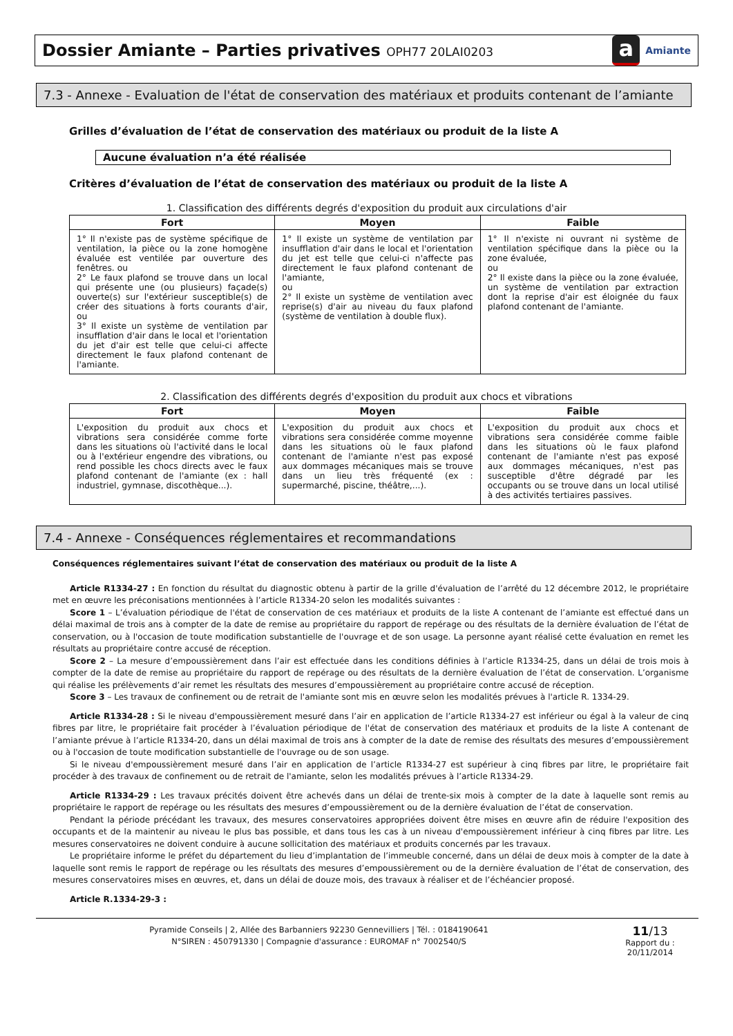Dossier Amiante – Parties privatives OPH77 20LAI0203
a Amiante
7.3 - Annexe - Evaluation de l'état de conservation des matériaux et produits contenant de l’amiante
Grilles d’évaluation de l’état de conservation des matériaux ou produit de la liste A
Aucune évaluation n’a été réalisée
Critères d’évaluation de l’état de conservation des matériaux ou produit de la liste A
1. Classification des différents degrés d'exposition du produit aux circulations d'air
| Fort | Moyen | Faible |
| --- | --- | --- |
| 1° Il n'existe pas de système spécifique de ventilation, la pièce ou la zone homogène évaluée est ventilée par ouverture des fenêtres. ou 2° Le faux plafond se trouve dans un local qui présente une (ou plusieurs) façade(s) ouverte(s) sur l'extérieur susceptible(s) de créer des situations à forts courants d'air, ou 3° Il existe un système de ventilation par insufflation d'air dans le local et l'orientation du jet d'air est telle que celui-ci affecte directement le faux plafond contenant de l'amiante. | 1° Il existe un système de ventilation par insufflation d'air dans le local et l'orientation du jet est telle que celui-ci n'affecte pas directement le faux plafond contenant de l'amiante, ou 2° Il existe un système de ventilation avec reprise(s) d'air au niveau du faux plafond (système de ventilation à double flux). | 1° Il n'existe ni ouvrant ni système de ventilation spécifique dans la pièce ou la zone évaluée, ou 2° Il existe dans la pièce ou la zone évaluée, un système de ventilation par extraction dont la reprise d'air est éloignée du faux plafond contenant de l'amiante. |
2. Classification des différents degrés d'exposition du produit aux chocs et vibrations
| Fort | Moyen | Faible |
| --- | --- | --- |
| L'exposition du produit aux chocs et vibrations sera considérée comme forte dans les situations où l'activité dans le local ou à l'extérieur engendre des vibrations, ou rend possible les chocs directs avec le faux plafond contenant de l'amiante (ex : hall industriel, gymnase, discothèque...). | L'exposition du produit aux chocs et vibrations sera considérée comme moyenne dans les situations où le faux plafond contenant de l'amiante n'est pas exposé aux dommages mécaniques mais se trouve dans un lieu très fréquenté (ex : supermarché, piscine, théâtre,...). | L'exposition du produit aux chocs et vibrations sera considérée comme faible dans les situations où le faux plafond contenant de l'amiante n'est pas exposé aux dommages mécaniques, n'est pas susceptible d'être dégradé par les occupants ou se trouve dans un local utilisé à des activités tertiaires passives. |
7.4 - Annexe - Conséquences réglementaires et recommandations
Conséquences réglementaires suivant l’état de conservation des matériaux ou produit de la liste A
Article R1334-27 : En fonction du résultat du diagnostic obtenu à partir de la grille d'évaluation de l’arrêté du 12 décembre 2012, le propriétaire met en œuvre les préconisations mentionnées à l’article R1334-20 selon les modalités suivantes :
Score 1 – L’évaluation périodique de l'état de conservation de ces matériaux et produits de la liste A contenant de l’amiante est effectué dans un délai maximal de trois ans à compter de la date de remise au propriétaire du rapport de repérage ou des résultats de la dernière évaluation de l’état de conservation, ou à l'occasion de toute modification substantielle de l'ouvrage et de son usage. La personne ayant réalisé cette évaluation en remet les résultats au propriétaire contre accusé de réception.
Score 2 – La mesure d’empoussièrement dans l’air est effectuée dans les conditions définies à l’article R1334-25, dans un délai de trois mois à compter de la date de remise au propriétaire du rapport de repérage ou des résultats de la dernière évaluation de l’état de conservation. L’organisme qui réalise les prélèvements d’air remet les résultats des mesures d’empoussièrement au propriétaire contre accusé de réception.
Score 3 – Les travaux de confinement ou de retrait de l'amiante sont mis en œuvre selon les modalités prévues à l'article R. 1334-29.
Article R1334-28 : Si le niveau d'empoussièrement mesuré dans l’air en application de l’article R1334-27 est inférieur ou égal à la valeur de cinq fibres par litre, le propriétaire fait procéder à l’évaluation périodique de l'état de conservation des matériaux et produits de la liste A contenant de l’amiante prévue à l’article R1334-20, dans un délai maximal de trois ans à compter de la date de remise des résultats des mesures d’empoussièrement ou à l'occasion de toute modification substantielle de l'ouvrage ou de son usage.
Si le niveau d'empoussièrement mesuré dans l’air en application de l’article R1334-27 est supérieur à cinq fibres par litre, le propriétaire fait procéder à des travaux de confinement ou de retrait de l'amiante, selon les modalités prévues à l’article R1334-29.
Article R1334-29 : Les travaux précités doivent être achevés dans un délai de trente-six mois à compter de la date à laquelle sont remis au propriétaire le rapport de repérage ou les résultats des mesures d’empoussièrement ou de la dernière évaluation de l’état de conservation.
Pendant la période précédant les travaux, des mesures conservatoires appropriées doivent être mises en œuvre afin de réduire l'exposition des occupants et de la maintenir au niveau le plus bas possible, et dans tous les cas à un niveau d'empoussièrement inférieur à cinq fibres par litre. Les mesures conservatoires ne doivent conduire à aucune sollicitation des matériaux et produits concernés par les travaux.
Le propriétaire informe le préfet du département du lieu d’implantation de l’immeuble concerné, dans un délai de deux mois à compter de la date à laquelle sont remis le rapport de repérage ou les résultats des mesures d’empoussièrement ou de la dernière évaluation de l’état de conservation, des mesures conservatoires mises en œuvres, et, dans un délai de douze mois, des travaux à réaliser et de l’échéancier proposé.
Article R.1334-29-3 :
Pyramide Conseils | 2, Allée des Barbanniers 92230 Gennevilliers | Tél. : 0184190641
N°SIREN : 450791330 | Compagnie d'assurance : EUROMAF n° 7002540/S
11/13
Rapport du :
20/11/2014